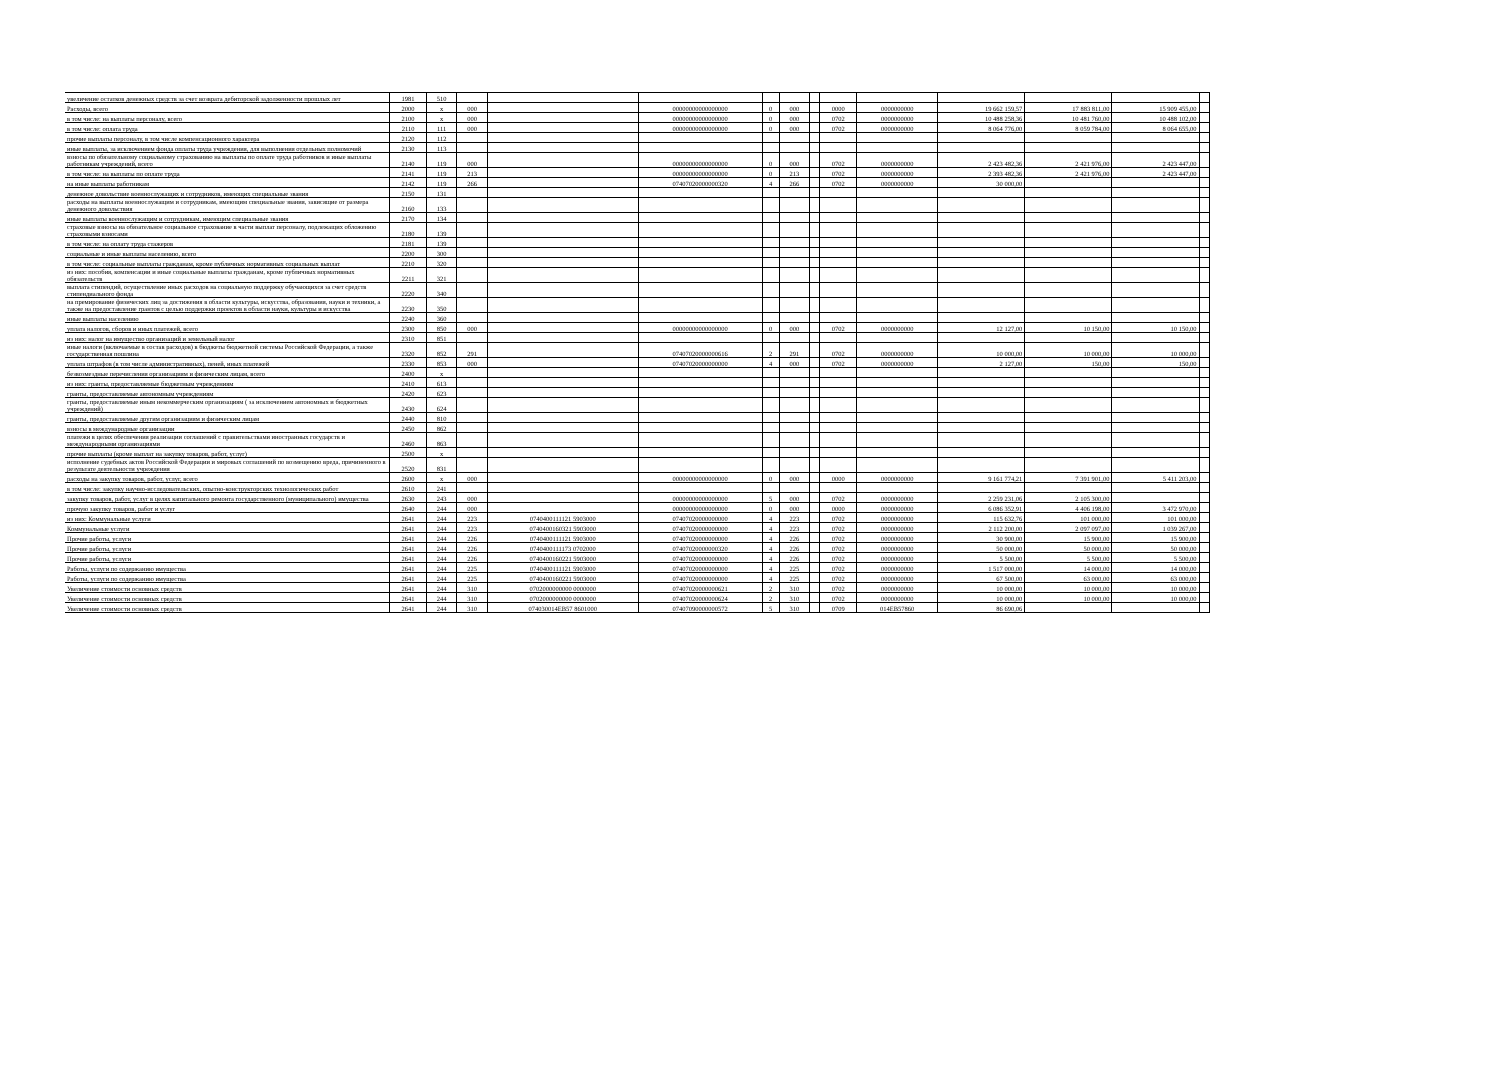| увеличение остатков денежных средств за счет возврата дебиторской задолженности прошлых лет | 1981 | 510 | | | | | | | | | | | | |
| Расходы, всего | 2000 | x | 000 | | 00000000000000000 | 0 | 000 | | 0000 | 0000000000 | 19 662 159,57 | 17 883 811,00 | 15 909 455,00 | |
| в том числе: на выплаты персоналу, всего | 2100 | x | 000 | | 00000000000000000 | 0 | 000 | | 0702 | 0000000000 | 10 488 258,36 | 10 481 760,00 | 10 488 102,00 | |
| в том числе: оплата труда | 2110 | 111 | 000 | | 00000000000000000 | 0 | 000 | | 0702 | 0000000000 | 8 064 776,00 | 8 059 784,00 | 8 064 655,00 | |
| прочие выплаты персоналу, в том числе компенсационного характера | 2120 | 112 | | | | | | | | | | | | |
| иные выплаты, за исключением фонда оплаты труда учреждения, для выполнения отдельных полномочий | 2130 | 113 | | | | | | | | | | | | |
| взносы по обязательному социальному страхованию на выплаты по оплате труда работников и иные выплаты работникам учреждений, всего | 2140 | 119 | 000 | | 00000000000000000 | 0 | 000 | | 0702 | 0000000000 | 2 423 482,36 | 2 421 976,00 | 2 423 447,00 | |
| в том числе: на выплаты по оплате труда | 2141 | 119 | 213 | | 00000000000000000 | 0 | 213 | | 0702 | 0000000000 | 2 393 482,36 | 2 421 976,00 | 2 423 447,00 | |
| на иные выплаты работникам | 2142 | 119 | 266 | | 07407020000000320 | 4 | 266 | | 0702 | 0000000000 | 30 000,00 | | | |
| денежное довольствие военнослужащих и сотрудников, имеющих специальные звания | 2150 | 131 | | | | | | | | | | | | |
| расходы на выплаты военнослужащим и сотрудникам, имеющим специальные звания, зависящие от размера денежного довольствия | 2160 | 133 | | | | | | | | | | | | |
| иные выплаты военнослужащим и сотрудникам, имеющим специальные звания | 2170 | 134 | | | | | | | | | | | | |
| страховые взносы на обязательное социальное страхование в части выплат персоналу, подлежащих обложению страховыми взносами | 2180 | 139 | | | | | | | | | | | | |
| в том числе: на оплату труда стажеров | 2181 | 139 | | | | | | | | | | | | |
| социальные и иные выплаты населению, всего | 2200 | 300 | | | | | | | | | | | | |
| в том числе: социальные выплаты гражданам, кроме публичных нормативных социальных выплат | 2210 | 320 | | | | | | | | | | | | |
| из них: пособия, компенсации и иные социальные выплаты гражданам, кроме публичных нормативных обязательств | 2211 | 321 | | | | | | | | | | | | |
| выплата стипендий, осуществление иных расходов на социальную поддержку обучающихся за счет средств стипендиального фонда | 2220 | 340 | | | | | | | | | | | | |
| на премирование физических лиц за достижения в области культуры, искусства, образования, науки и техники, а также на предоставление грантов с целью поддержки проектов в области науки, культуры и искусства | 2230 | 350 | | | | | | | | | | | | |
| иные выплаты населению | 2240 | 360 | | | | | | | | | | | | |
| уплата налогов, сборов и иных платежей, всего | 2300 | 850 | 000 | | 00000000000000000 | 0 | 000 | | 0702 | 0000000000 | 12 127,00 | 10 150,00 | 10 150,00 | |
| из них: налог на имущество организаций и земельный налог | 2310 | 851 | | | | | | | | | | | | |
| иные налоги (включаемые в состав расходов) в бюджеты бюджетной системы Российской Федерации, а также государственная пошлина | 2320 | 852 | 291 | | 07407020000000616 | 2 | 291 | | 0702 | 0000000000 | 10 000,00 | 10 000,00 | 10 000,00 | |
| уплата штрафов (в том числе административных), пеней, иных платежей | 2330 | 853 | 000 | | 07407020000000000 | 4 | 000 | | 0702 | 0000000000 | 2 127,00 | 150,00 | 150,00 | |
| безвозмездные перечисления организациям и физическим лицам, всего | 2400 | x | | | | | | | | | | | | |
| из них: гранты, предоставляемые бюджетным учреждениям | 2410 | 613 | | | | | | | | | | | | |
| гранты, предоставляемые автономным учреждениям | 2420 | 623 | | | | | | | | | | | | |
| гранты, предоставляемые иным некоммерческим организациям ( за исключением автономных и бюджетных учреждений) | 2430 | 624 | | | | | | | | | | | | |
| гранты, предоставляемые другим организациям и физическим лицам | 2440 | 810 | | | | | | | | | | | | |
| взносы в международные организации | 2450 | 862 | | | | | | | | | | | | |
| платежи в целях обеспечения реализации соглашений с правительствами иностранных государств и международными организациями | 2460 | 863 | | | | | | | | | | | | |
| прочие выплаты (кроме выплат на закупку товаров, работ, услуг) | 2500 | x | | | | | | | | | | | | |
| исполнение судебных актов Российской Федерации и мировых соглашений по возмещению вреда, причиненного в результате деятельности учреждения | 2520 | 831 | | | | | | | | | | | | |
| расходы на закупку товаров, работ, услуг, всего | 2600 | x | 000 | | 00000000000000000 | 0 | 000 | | 0000 | 0000000000 | 9 161 774,21 | 7 391 901,00 | 5 411 203,00 | |
| в том числе: закупку научно-исследовательских, опытно-конструкторских технологических работ | 2610 | 241 | | | | | | | | | | | | |
| закупку товаров, работ, услуг в целях капитального ремонта государственного (муниципального) имущества | 2630 | 243 | 000 | | 00000000000000000 | 5 | 000 | | 0702 | 0000000000 | 2 259 231,06 | 2 105 300,00 | | |
| прочую закупку товаров, работ и услуг | 2640 | 244 | 000 | | 00000000000000000 | 0 | 000 | | 0000 | 0000000000 | 6 086 352,91 | 4 406 198,00 | 3 472 970,00 | |
| из них: Коммунальные услуги | 2641 | 244 | 223 | 0740400111121 5903000 | 07407020000000000 | 4 | 223 | | 0702 | 0000000000 | 115 632,76 | 101 000,00 | 101 000,00 | |
| Коммунальные услуги | 2641 | 244 | 223 | 0740400160321 5903000 | 07407020000000000 | 4 | 223 | | 0702 | 0000000000 | 2 112 200,00 | 2 097 097,00 | 1 039 267,00 | |
| Прочие работы, услуги | 2641 | 244 | 226 | 0740400111121 5903000 | 07407020000000000 | 4 | 226 | | 0702 | 0000000000 | 30 900,00 | 15 900,00 | 15 900,00 | |
| Прочие работы, услуги | 2641 | 244 | 226 | 0740400111173 0702000 | 07407020000000320 | 4 | 226 | | 0702 | 0000000000 | 50 000,00 | 50 000,00 | 50 000,00 | |
| Прочие работы, услуги | 2641 | 244 | 226 | 0740400160221 5903000 | 07407020000000000 | 4 | 226 | | 0702 | 0000000000 | 5 500,00 | 5 500,00 | 5 500,00 | |
| Работы, услуги по содержанию имущества | 2641 | 244 | 225 | 0740400111121 5903000 | 07407020000000000 | 4 | 225 | | 0702 | 0000000000 | 1 517 000,00 | 14 000,00 | 14 000,00 | |
| Работы, услуги по содержанию имущества | 2641 | 244 | 225 | 0740400160221 5903000 | 07407020000000000 | 4 | 225 | | 0702 | 0000000000 | 67 500,00 | 63 000,00 | 63 000,00 | |
| Увеличение стоимости основных средств | 2641 | 244 | 310 | 0702000000000 0000000 | 07407020000000621 | 2 | 310 | | 0702 | 0000000000 | 10 000,00 | 10 000,00 | 10 000,00 | |
| Увеличение стоимости основных средств | 2641 | 244 | 310 | 0702000000000 0000000 | 07407020000000624 | 2 | 310 | | 0702 | 0000000000 | 10 000,00 | 10 000,00 | 10 000,00 | |
| Увеличение стоимости основных средств | 2641 | 244 | 310 | 074030014EB57 8601000 | 07407090000000572 | 5 | 310 | | 0709 | 014EB57860 | 86 690,06 | | | |